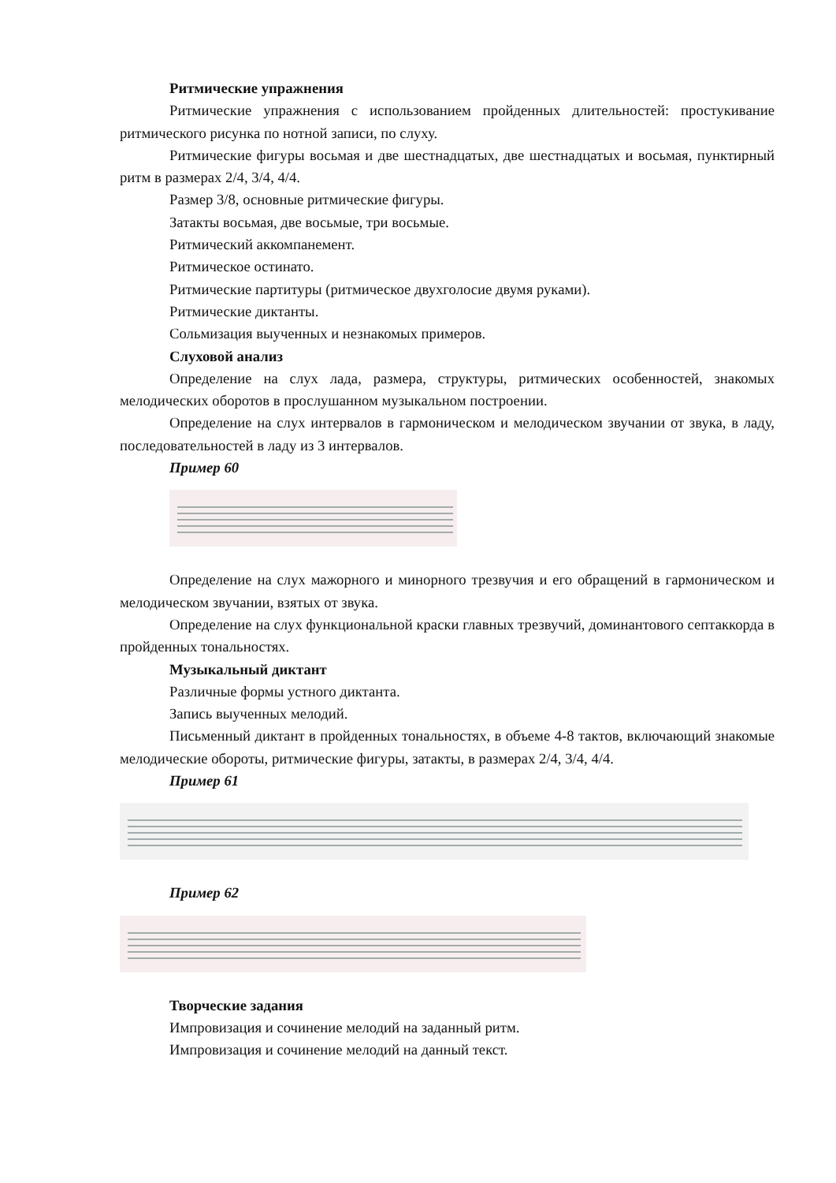Ритмические упражнения
Ритмические упражнения с использованием пройденных длительностей: простукивание ритмического рисунка по нотной записи, по слуху.
Ритмические фигуры восьмая и две шестнадцатых, две шестнадцатых и восьмая, пунктирный ритм в размерах 2/4, 3/4, 4/4.
Размер 3/8, основные ритмические фигуры.
Затакты восьмая, две восьмые, три восьмые.
Ритмический аккомпанемент.
Ритмическое остинато.
Ритмические партитуры (ритмическое двухголосие двумя руками).
Ритмические диктанты.
Сольмизация выученных и незнакомых примеров.
Слуховой анализ
Определение на слух лада, размера, структуры, ритмических особенностей, знакомых мелодических оборотов в прослушанном музыкальном построении.
Определение на слух интервалов в гармоническом и мелодическом звучании от звука, в ладу, последовательностей в ладу из 3 интервалов.
Пример 60
Определение на слух мажорного и минорного трезвучия и его обращений в гармоническом и мелодическом звучании, взятых от звука.
Определение на слух функциональной краски главных трезвучий, доминантового септаккорда в пройденных тональностях.
Музыкальный диктант
Различные формы устного диктанта.
Запись выученных мелодий.
Письменный диктант в пройденных тональностях, в объеме 4-8 тактов, включающий знакомые мелодические обороты, ритмические фигуры, затакты, в размерах 2/4, 3/4, 4/4.
Пример 61
Пример 62
Творческие задания
Импровизация и сочинение мелодий на заданный ритм.
Импровизация и сочинение мелодий на данный текст.